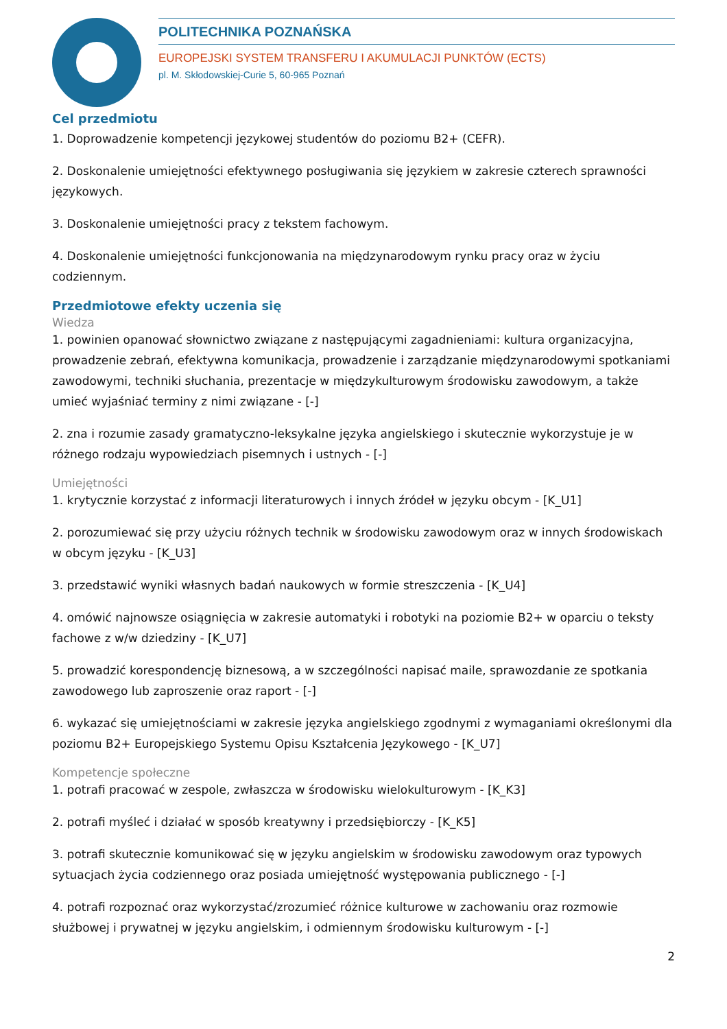POLITECHNIKA POZNAŃSKA
EUROPEJSKI SYSTEM TRANSFERU I AKUMULACJI PUNKTÓW (ECTS)
pl. M. Skłodowskiej-Curie 5, 60-965 Poznań
Cel przedmiotu
1. Doprowadzenie kompetencji językowej studentów do poziomu B2+ (CEFR).
2. Doskonalenie umiejętności efektywnego posługiwania się językiem w zakresie czterech sprawności językowych.
3. Doskonalenie umiejętności pracy z tekstem fachowym.
4. Doskonalenie umiejętności funkcjonowania na międzynarodowym rynku pracy oraz w życiu codziennym.
Przedmiotowe efekty uczenia się
Wiedza
1. powinien opanować słownictwo związane z następującymi zagadnieniami: kultura organizacyjna, prowadzenie zebrań, efektywna komunikacja, prowadzenie i zarządzanie międzynarodowymi spotkaniami zawodowymi, techniki słuchania, prezentacje w międzykulturowym środowisku zawodowym, a także umieć wyjaśniać terminy z nimi związane - [-]
2. zna i rozumie zasady gramatyczno-leksykalne języka angielskiego i skutecznie wykorzystuje je w różnego rodzaju wypowiedziach pisemnych i ustnych - [-]
Umiejętności
1. krytycznie korzystać z informacji literaturowych i innych źródeł w języku obcym - [K_U1]
2. porozumiewać się przy użyciu różnych technik w środowisku zawodowym oraz w innych środowiskach w obcym języku - [K_U3]
3. przedstawić wyniki własnych badań naukowych w formie streszczenia - [K_U4]
4. omówić najnowsze osiągnięcia w zakresie automatyki i robotyki na poziomie B2+ w oparciu o teksty fachowe z w/w dziedziny - [K_U7]
5. prowadzić korespondencję biznesową, a w szczególności napisać maile, sprawozdanie ze spotkania zawodowego lub zaproszenie oraz raport - [-]
6. wykazać się umiejętnościami w zakresie języka angielskiego zgodnymi z wymaganiami określonymi dla poziomu B2+ Europejskiego Systemu Opisu Kształcenia Językowego - [K_U7]
Kompetencje społeczne
1. potrafi pracować w zespole, zwłaszcza w środowisku wielokulturowym - [K_K3]
2. potrafi myśleć i działać w sposób kreatywny i przedsiębiorczy - [K_K5]
3. potrafi skutecznie komunikować się w języku angielskim w środowisku zawodowym oraz typowych sytuacjach życia codziennego oraz posiada umiejętność występowania publicznego - [-]
4. potrafi rozpoznać oraz wykorzystać/zrozumieć różnice kulturowe w zachowaniu oraz rozmowie służbowej i prywatnej w języku angielskim, i odmiennym środowisku kulturowym - [-]
2